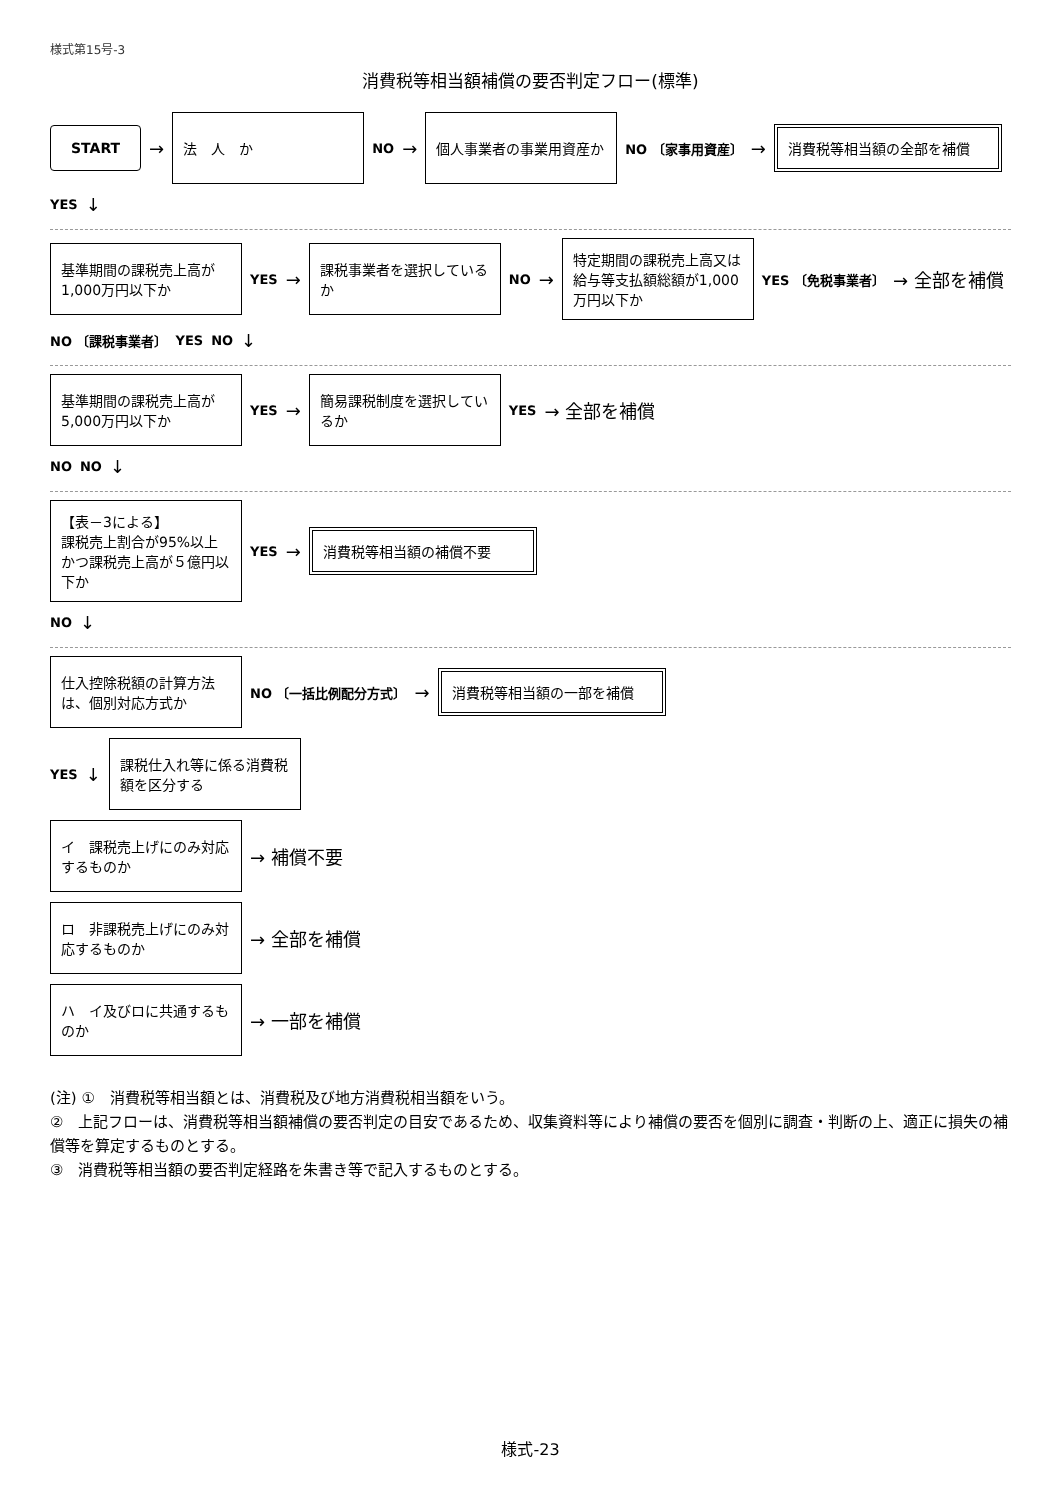様式第15号-3
消費税等相当額補償の要否判定フロー(標準)
START
→
法　人　か
NO →
個人事業者の事業用資産か
NO 〔家事用資産〕 →
消費税等相当額の全部を補償
YES ↓
基準期間の課税売上高が1,000万円以下か
YES →
課税事業者を選択しているか
NO →
特定期間の課税売上高又は給与等支払額総額が1,000万円以下か
YES 〔免税事業者〕 → 全部を補償
NO 〔課税事業者〕 YES NO ↓
基準期間の課税売上高が5,000万円以下か
YES →
簡易課税制度を選択しているか
YES → 全部を補償
NO NO ↓
【表－3による】
課税売上割合が95%以上かつ課税売上高が５億円以下か
YES →
消費税等相当額の補償不要
NO ↓
仕入控除税額の計算方法は、個別対応方式か
NO 〔一括比例配分方式〕 →
消費税等相当額の一部を補償
YES ↓
課税仕入れ等に係る消費税額を区分する
イ　課税売上げにのみ対応するものか
→ 補償不要
ロ　非課税売上げにのみ対応するものか
→ 全部を補償
ハ　イ及びロに共通するものか
→ 一部を補償
(注) ①　消費税等相当額とは、消費税及び地方消費税相当額をいう。
②　上記フローは、消費税等相当額補償の要否判定の目安であるため、収集資料等により補償の要否を個別に調査・判断の上、適正に損失の補償等を算定するものとする。
③　消費税等相当額の要否判定経路を朱書き等で記入するものとする。
様式-23